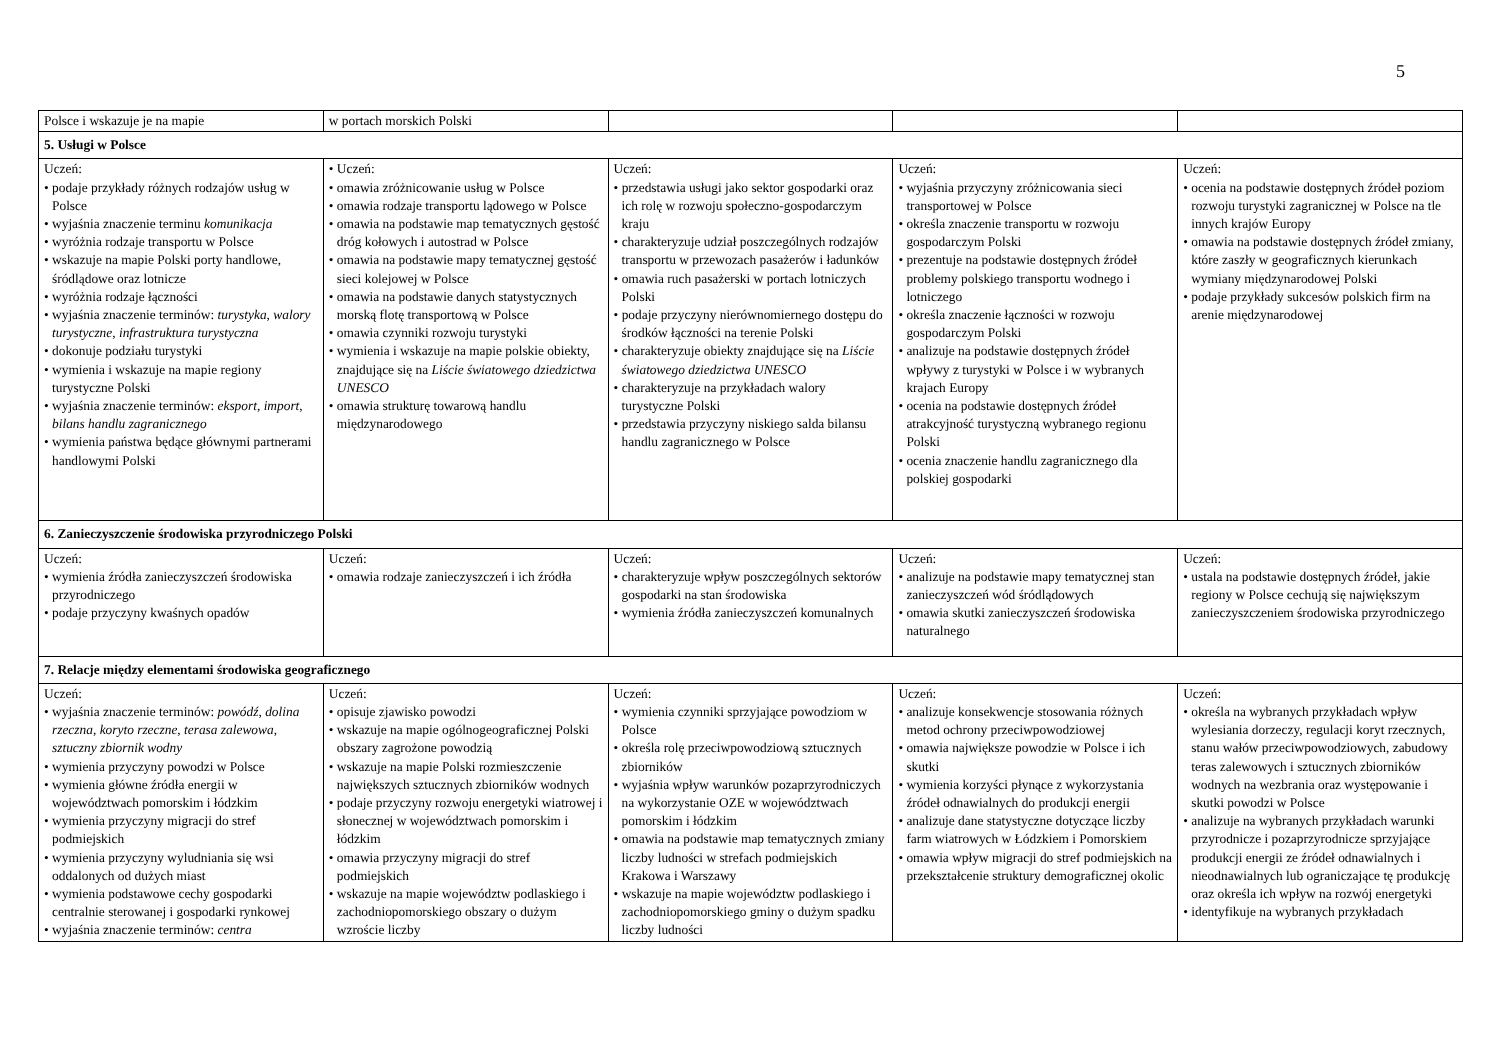5
| Polsce i wskazuje je na mapie | w portach morskich Polski | | | |
| 5. Usługi w Polsce | | | | |
| Uczeń: • podaje przykłady różnych rodzajów usług w Polsce • wyjaśnia znaczenie terminu komunikacja • wyróżnia rodzaje transportu w Polsce • wskazuje na mapie Polski porty handlowe, śródlądowe oraz lotnicze • wyróżnia rodzaje łączności • wyjaśnia znaczenie terminów: turystyka , walory turystyczne , infrastruktura turystyczna • dokonuje podziału turystyki • wymienia i wskazuje na mapie regiony turystyczne Polski • wyjaśnia znaczenie terminów: eksport , import , bilans handlu zagranicznego • wymienia państwa będące głównymi partnerami handlowymi Polski | • Uczeń: • omawia zróżnicowanie usług w Polsce • omawia rodzaje transportu lądowego w Polsce • omawia na podstawie map tematycznych gęstość dróg kołowych i autostrad w Polsce • omawia na podstawie mapy tematycznej gęstość sieci kolejowej w Polsce • omawia na podstawie danych statystycznych morską flotę transportową w Polsce • omawia czynniki rozwoju turystyki • wymienia i wskazuje na mapie polskie obiekty, znajdujące się na Liście światowego dziedzictwa UNESCO • omawia strukturę towarową handlu międzynarodowego | Uczeń: • przedstawia usługi jako sektor gospodarki oraz ich rolę w rozwoju społeczno-gospodarczym kraju • charakteryzuje udział poszczególnych rodzajów transportu w przewozach pasażerów i ładunków • omawia ruch pasażerski w portach lotniczych Polski • podaje przyczyny nierównomiernego dostępu do środków łączności na terenie Polski • charakteryzuje obiekty znajdujące się na Liście światowego dziedzictwa UNESCO • charakteryzuje na przykładach walory turystyczne Polski • przedstawia przyczyny niskiego salda bilansu handlu zagranicznego w Polsce | Uczeń: • wyjaśnia przyczyny zróżnicowania sieci transportowej w Polsce • określa znaczenie transportu w rozwoju gospodarczym Polski • prezentuje na podstawie dostępnych źródeł problemy polskiego transportu wodnego i lotniczego • określa znaczenie łączności w rozwoju gospodarczym Polski • analizuje na podstawie dostępnych źródeł wpływy z turystyki w Polsce i w wybranych krajach Europy • ocenia na podstawie dostępnych źródeł atrakcyjność turystyczną wybranego regionu Polski • ocenia znaczenie handlu zagranicznego dla polskiej gospodarki | Uczeń: • ocenia na podstawie dostępnych źródeł poziom rozwoju turystyki zagranicznej w Polsce na tle innych krajów Europy • omawia na podstawie dostępnych źródeł zmiany, które zaszły w geograficznych kierunkach wymiany międzynarodowej Polski • podaje przykłady sukcesów polskich firm na arenie międzynarodowej |
| 6. Zanieczyszczenie środowiska przyrodniczego Polski | | | | |
| Uczeń: • wymienia źródła zanieczyszczeń środowiska przyrodniczego • podaje przyczyny kwaśnych opadów | Uczeń: • omawia rodzaje zanieczyszczeń i ich źródła | Uczeń: • charakteryzuje wpływ poszczególnych sektorów gospodarki na stan środowiska • wymienia źródła zanieczyszczeń komunalnych | Uczeń: • analizuje na podstawie mapy tematycznej stan zanieczyszczeń wód śródlądowych • omawia skutki zanieczyszczeń środowiska naturalnego | Uczeń: • ustala na podstawie dostępnych źródeł, jakie regiony w Polsce cechują się największym zanieczyszczeniem środowiska przyrodniczego |
| 7. Relacje między elementami środowiska geograficznego | | | | |
| Uczeń: • wyjaśnia znaczenie terminów: powódź , dolina rzeczna , koryto rzeczne , terasa zalewowa , sztuczny zbiornik wodny • wymienia przyczyny powodzi w Polsce • wymienia główne źródła energii w województwach pomorskim i łódzkim • wymienia przyczyny migracji do stref podmiejskich • wymienia przyczyny wyludniania się wsi oddalonych od dużych miast • wymienia podstawowe cechy gospodarki centralnie sterowanej i gospodarki rynkowej • wyjaśnia znaczenie terminów: centra | Uczeń: • opisuje zjawisko powodzi • wskazuje na mapie ogólnogeograficznej Polski obszary zagrożone powodzią • wskazuje na mapie Polski rozmieszczenie największych sztucznych zbiorników wodnych • podaje przyczyny rozwoju energetyki wiatrowej i słonecznej w województwach pomorskim i łódzkim • omawia przyczyny migracji do stref podmiejskich • wskazuje na mapie województw podlaskiego i zachodniopomorskiego obszary o dużym wzroście liczby | Uczeń: • wymienia czynniki sprzyjające powodziom w Polsce • określa rolę przeciwpowodziową sztucznych zbiorników • wyjaśnia wpływ warunków pozaprzyrodniczych na wykorzystanie OZE w województwach pomorskim i łódzkim • omawia na podstawie map tematycznych zmiany liczby ludności w strefach podmiejskich Krakowa i Warszawy • wskazuje na mapie województw podlaskiego i zachodniopomorskiego gminy o dużym spadku liczby ludności | Uczeń: • analizuje konsekwencje stosowania różnych metod ochrony przeciwpowodziowej • omawia największe powodzie w Polsce i ich skutki • wymienia korzyści płynące z wykorzystania źródeł odnawialnych do produkcji energii • analizuje dane statystyczne dotyczące liczby farm wiatrowych w Łódzkiem i Pomorskiem • omawia wpływ migracji do stref podmiejskich na przekształcenie struktury demograficznej okolic | Uczeń: • określa na wybranych przykładach wpływ wylesiania dorzeczy, regulacji koryt rzecznych, stanu wałów przeciwpowodziowych, zabudowy teras zalewowych i sztucznych zbiorników wodnych na wezbrania oraz występowanie i skutki powodzi w Polsce • analizuje na wybranych przykładach warunki przyrodnicze i pozaprzyrodnicze sprzyjające produkcji energii ze źródeł odnawialnych i nieodnawialnych lub ograniczające tę produkcję oraz określa ich wpływ na rozwój energetyki • identyfikuje na wybranych przykładach |